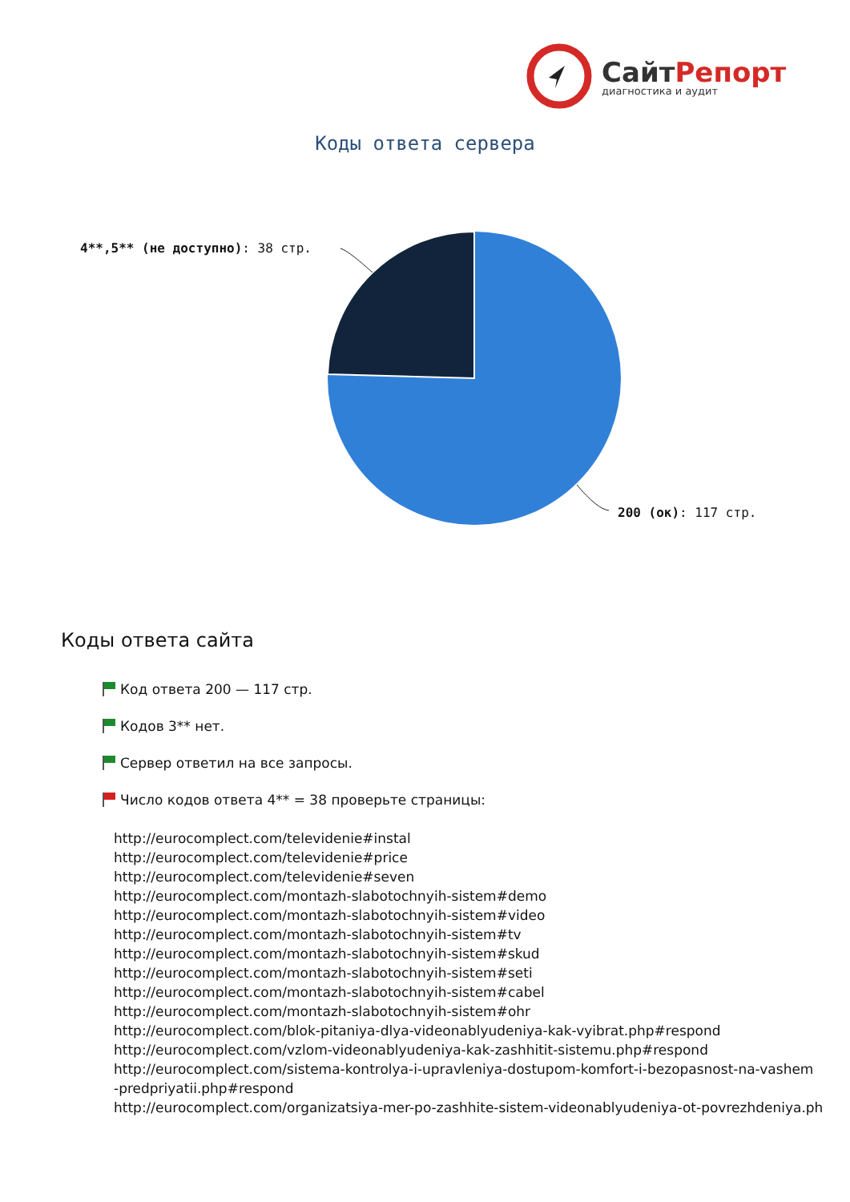СайтРепорт
диагностика и аудит
Коды ответа сервера
4**,5** (не доступно): 38 стр.
200 (ок): 117 стр.
Коды ответа сайта
Код ответа 200 — 117 стр.
Кодов 3** нет.
Сервер ответил на все запросы.
Число кодов ответа 4** = 38 проверьте страницы:
http://eurocomplect.com/televidenie#instal
http://eurocomplect.com/televidenie#price
http://eurocomplect.com/televidenie#seven
http://eurocomplect.com/montazh-slabotochnyih-sistem#demo
http://eurocomplect.com/montazh-slabotochnyih-sistem#video
http://eurocomplect.com/montazh-slabotochnyih-sistem#tv
http://eurocomplect.com/montazh-slabotochnyih-sistem#skud
http://eurocomplect.com/montazh-slabotochnyih-sistem#seti
http://eurocomplect.com/montazh-slabotochnyih-sistem#cabel
http://eurocomplect.com/montazh-slabotochnyih-sistem#ohr
http://eurocomplect.com/blok-pitaniya-dlya-videonablyudeniya-kak-vyibrat.php#respond
http://eurocomplect.com/vzlom-videonablyudeniya-kak-zashhitit-sistemu.php#respond
http://eurocomplect.com/sistema-kontrolya-i-upravleniya-dostupom-komfort-i-bezopasnost-na-vashem
-predpriyatii.php#respond
http://eurocomplect.com/organizatsiya-mer-po-zashhite-sistem-videonablyudeniya-ot-povrezhdeniya.ph